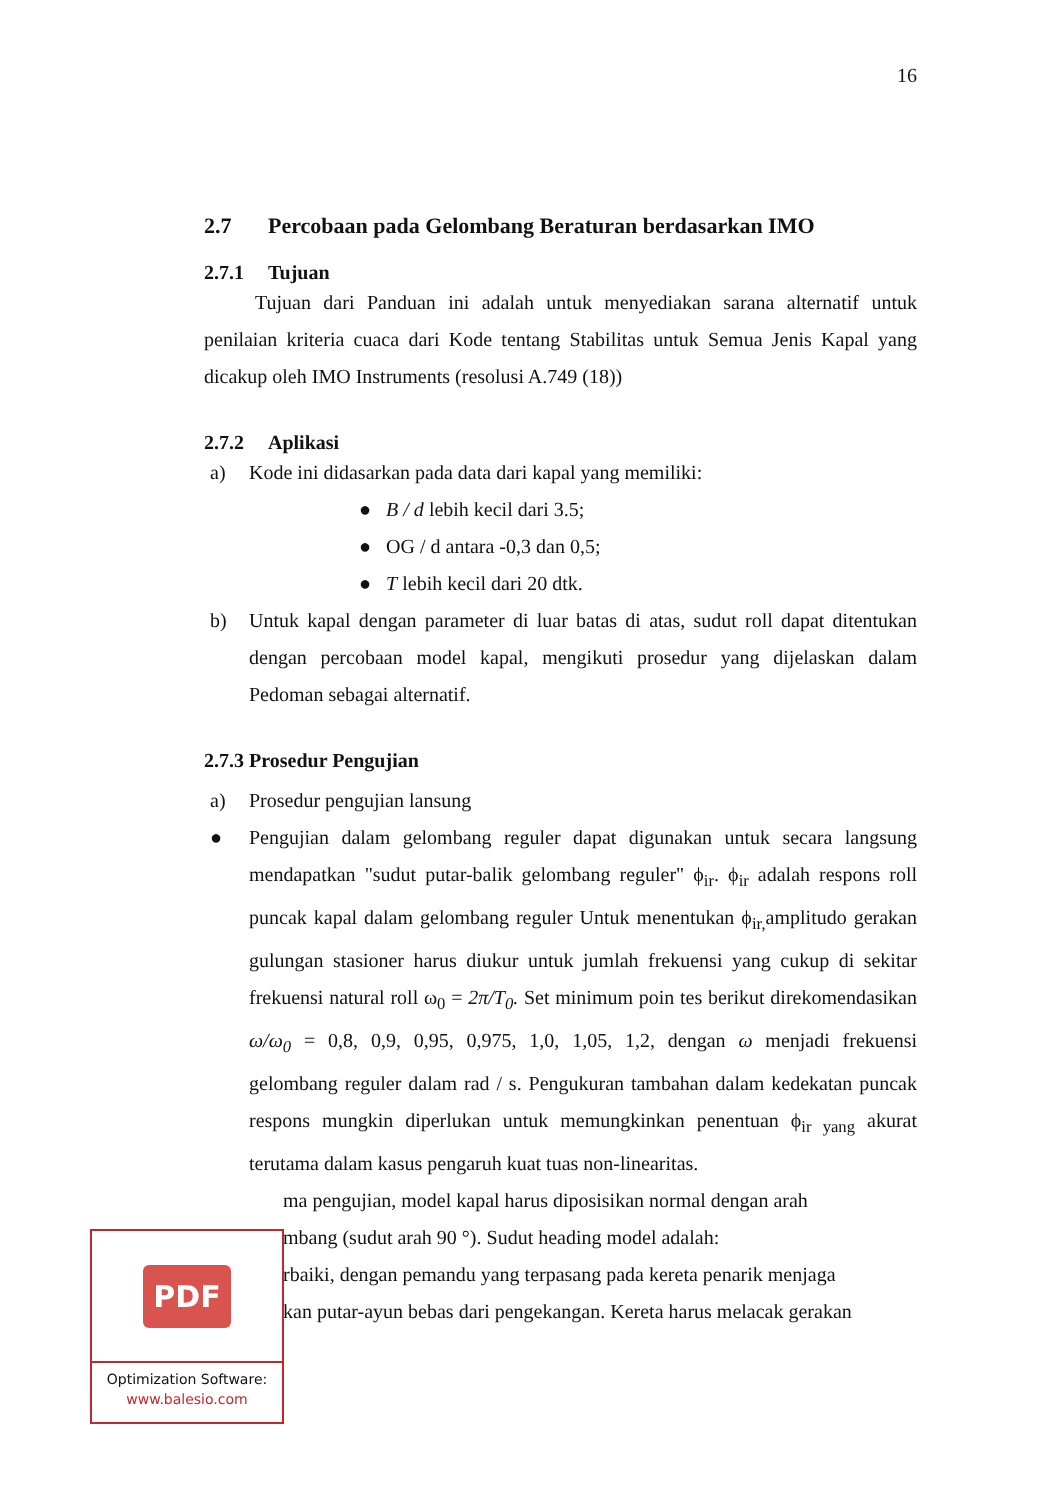16
2.7 Percobaan pada Gelombang Beraturan berdasarkan IMO
2.7.1 Tujuan
Tujuan dari Panduan ini adalah untuk menyediakan sarana alternatif untuk penilaian kriteria cuaca dari Kode tentang Stabilitas untuk Semua Jenis Kapal yang dicakup oleh IMO Instruments (resolusi A.749 (18))
2.7.2 Aplikasi
a) Kode ini didasarkan pada data dari kapal yang memiliki:
● B / d lebih kecil dari 3.5;
● OG / d antara -0,3 dan 0,5;
● T lebih kecil dari 20 dtk.
b) Untuk kapal dengan parameter di luar batas di atas, sudut roll dapat ditentukan dengan percobaan model kapal, mengikuti prosedur yang dijelaskan dalam Pedoman sebagai alternatif.
2.7.3 Prosedur Pengujian
a) Prosedur pengujian lansung
● Pengujian dalam gelombang reguler dapat digunakan untuk secara langsung mendapatkan "sudut putar-balik gelombang reguler" ϕ<sub>ir</sub>. ϕ<sub>ir</sub> adalah respons roll puncak kapal dalam gelombang reguler Untuk menentukan ϕ<sub>ir,</sub>amplitudo gerakan gulungan stasioner harus diukur untuk jumlah frekuensi yang cukup di sekitar frekuensi natural roll ω<sub>0</sub> = 2π/T<sub>0</sub>. Set minimum poin tes berikut direkomendasikan ω/ω<sub>0</sub> = 0,8, 0,9, 0,95, 0,975, 1,0, 1,05, 1,2, dengan ω menjadi frekuensi gelombang reguler dalam rad / s. Pengukuran tambahan dalam kedekatan puncak respons mungkin diperlukan untuk memungkinkan penentuan ϕ<sub>ir yang</sub> akurat terutama dalam kasus pengaruh kuat tuas non-linearitas.
ma pengujian, model kapal harus diposisikan normal dengan arah
mbang (sudut arah 90 °). Sudut heading model adalah:
rbaiki, dengan pemandu yang terpasang pada kereta penarik menjaga
kan putar-ayun bebas dari pengekangan. Kereta harus melacak gerakan
PDF
Optimization Software:
www.balesio.com